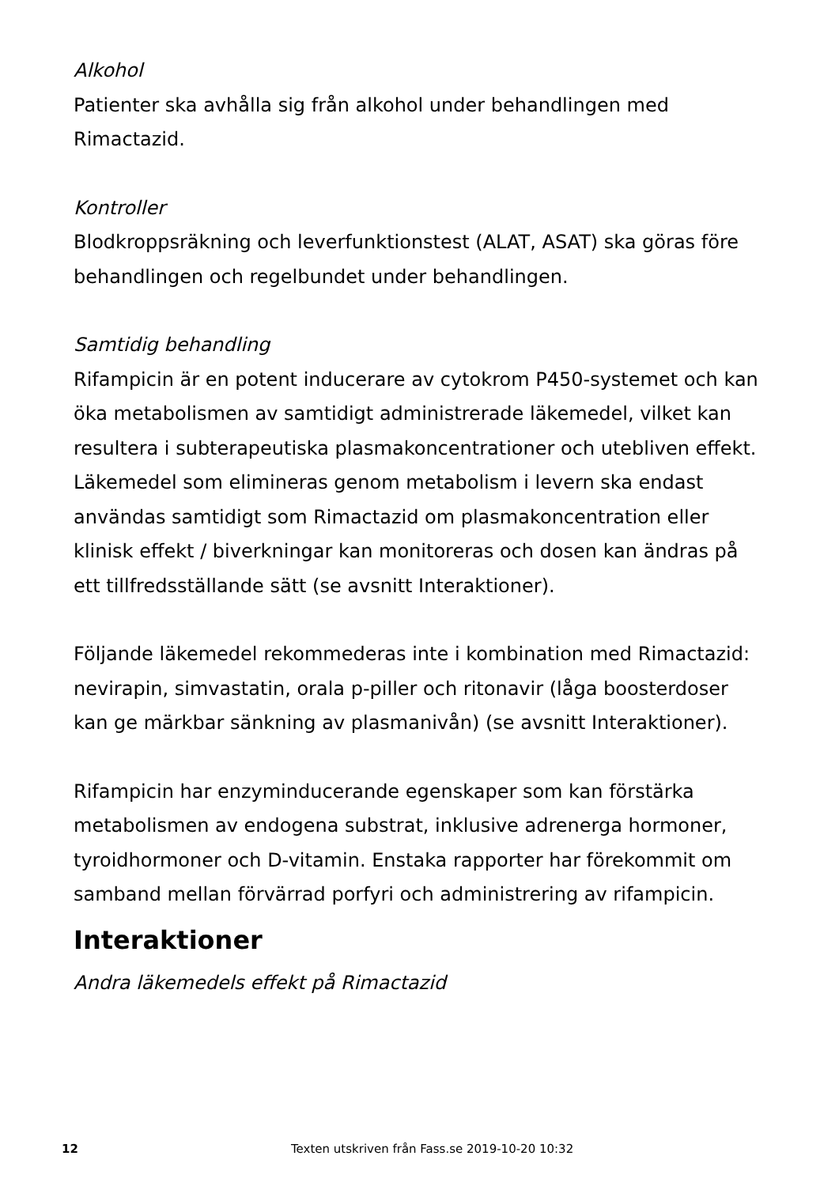Alkohol
Patienter ska avhålla sig från alkohol under behandlingen med Rimactazid.
Kontroller
Blodkroppsräkning och leverfunktionstest (ALAT, ASAT) ska göras före behandlingen och regelbundet under behandlingen.
Samtidig behandling
Rifampicin är en potent inducerare av cytokrom P450-systemet och kan öka metabolismen av samtidigt administrerade läkemedel, vilket kan resultera i subterapeutiska plasmakoncentrationer och utebliven effekt. Läkemedel som elimineras genom metabolism i levern ska endast användas samtidigt som Rimactazid om plasmakoncentration eller klinisk effekt / biverkningar kan monitoreras och dosen kan ändras på ett tillfredsställande sätt (se avsnitt Interaktioner).
Följande läkemedel rekommederas inte i kombination med Rimactazid: nevirapin, simvastatin, orala p-piller och ritonavir (låga boosterdoser kan ge märkbar sänkning av plasmanivån) (se avsnitt Interaktioner).
Rifampicin har enzyminducerande egenskaper som kan förstärka metabolismen av endogena substrat, inklusive adrenerga hormoner, tyroidhormoner och D-vitamin. Enstaka rapporter har förekommit om samband mellan förvärrad porfyri och administrering av rifampicin.
Interaktioner
Andra läkemedels effekt på Rimactazid
12 Texten utskriven från Fass.se 2019-10-20 10:32